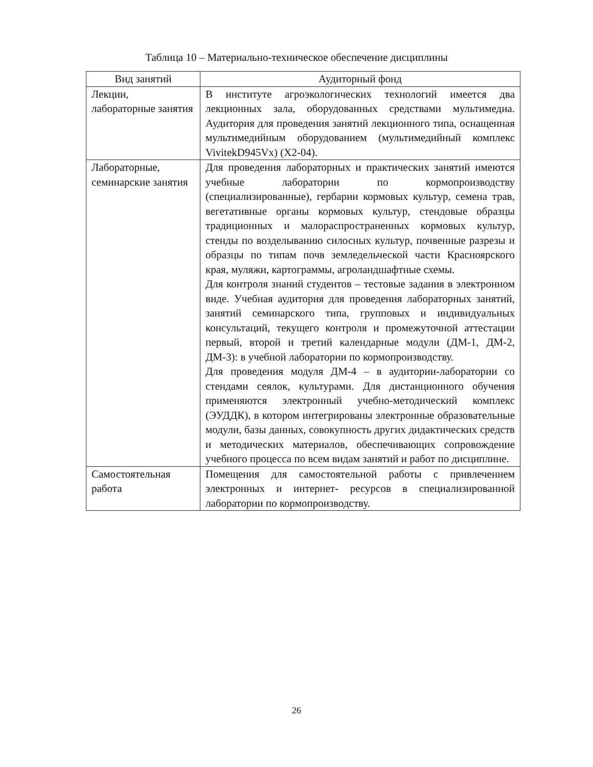Таблица 10 – Материально-техническое обеспечение дисциплины
| Вид занятий | Аудиторный фонд |
| --- | --- |
| Лекции, лабораторные занятия | В институте агроэкологических технологий имеется два лекционных зала, оборудованных средствами мульти­медиа. Аудитория для проведения занятий лекционного типа, оснащенная мультимедийным оборудованием (мультимедийный комплекс VivitekD945Vx) (X2-04). |
| Лабораторные, семинарские занятия | Для проведения лабораторных и практических занятий имеются учебные лаборатории по кормопроизводству (специализированные), гербарии кормовых культур, семена трав, вегетативные органы кормовых культур, стендовые образцы традиционных и малораспростра­ненных кормовых культур, стенды по возделыванию силосных культур, почвенные разрезы и образцы по типам почв земледельческой части Красноярского края, муляжи, картограммы, агроландшафтные схемы. Для контроля знаний студентов – тестовые задания в электронном виде. Учебная аудитория для проведения лабораторных занятий, занятий семинарского типа, групповых и индивидуальных консультаций, текущего контроля и промежуточной аттестации первый, второй и третий календарные модули (ДМ-1, ДМ-2, ДМ-3): в учебной лаборатории по кормопроизводству. Для проведения модуля ДМ-4 – в аудитории-лаборато­рии со стендами сеялок, культурами. Для дистанцион­ного обучения применяются электронный учебно-мето­дический комплекс (ЭУДДК), в котором интегрированы электронные образовательные модули, базы данных, совокупность других дидактических средств и методи­ческих материалов, обеспечивающих сопровождение учебного процесса по всем видам занятий и работ по дисциплине. |
| Самостоятельная работа | Помещения для самостоятельной работы с привлечени­ем электронных и интернет- ресурсов в специализиро­ванной лаборатории по кормопроизводству. |
26